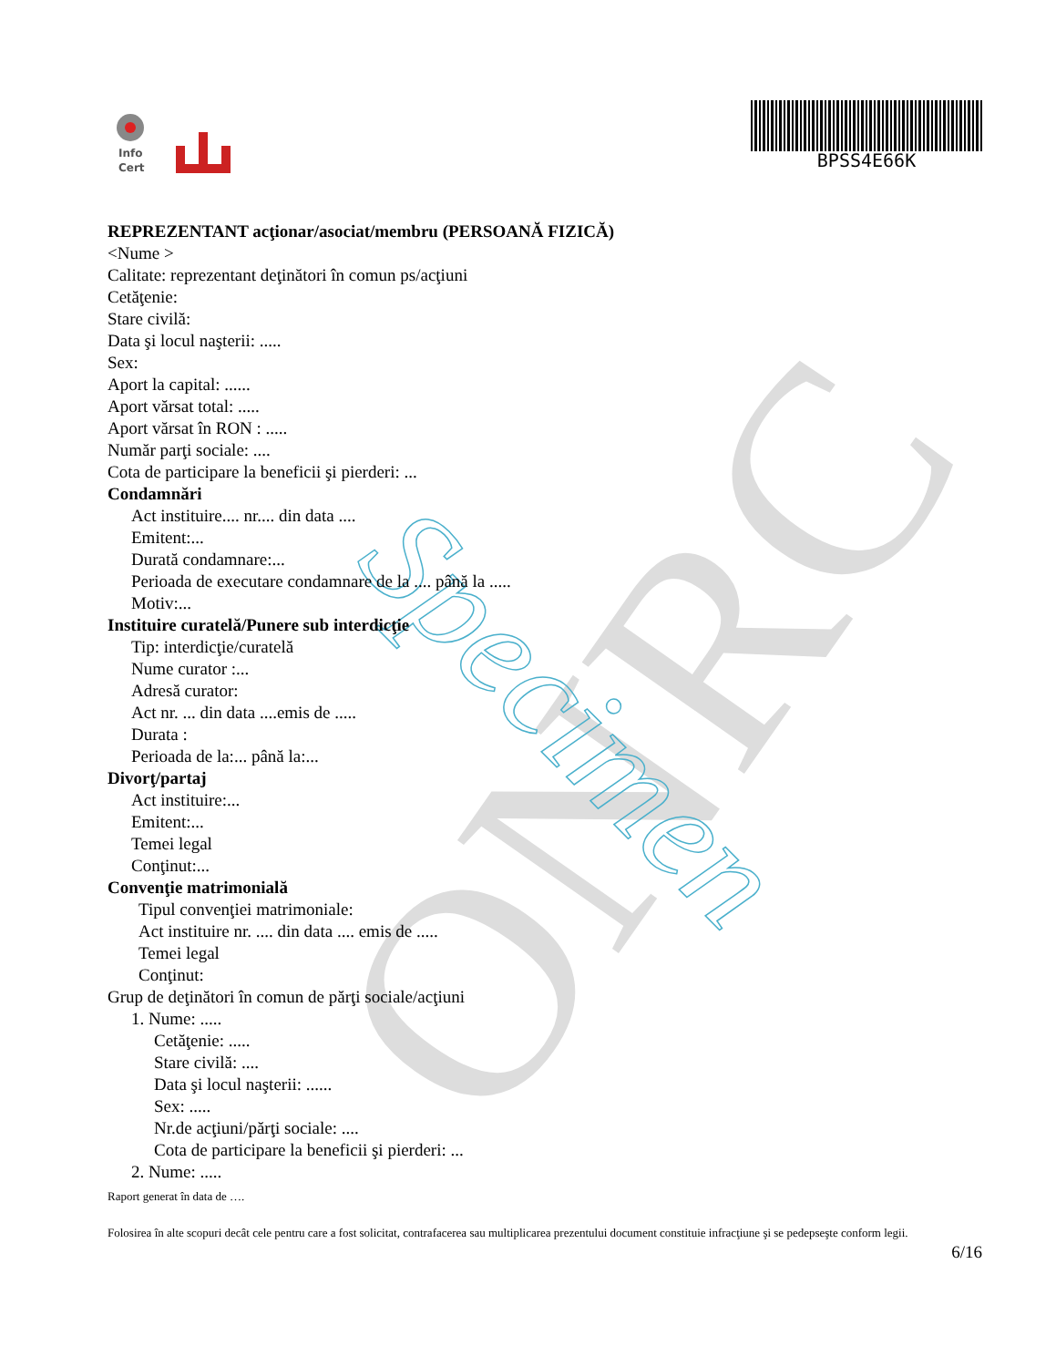ONRC Specimen
Info
Cert
BPSS4E66K
REPREZENTANT acţionar/asociat/membru (PERSOANĂ FIZICĂ)
<Nume >
Calitate: reprezentant deţinători în comun ps/acţiuni
Cetăţenie:
Stare civilă:
Data şi locul naşterii: .....
Sex:
Aport la capital: ......
Aport vărsat total: .....
Aport vărsat în RON : .....
Număr parţi sociale: ....
Cota de participare la beneficii şi pierderi: ...
Condamnări
Act instituire.... nr.... din data ....
Emitent:...
Durată condamnare:...
Perioada de executare condamnare de la .... până la .....
Motiv:...
Instituire curatelă/Punere sub interdicţie
Tip: interdicţie/curatelă
Nume curator :...
Adresă curator:
Act nr. ... din data ....emis de .....
Durata :
Perioada de la:... până la:...
Divorţ/partaj
Act instituire:...
Emitent:...
Temei legal
Conţinut:...
Convenţie matrimonială
Tipul convenţiei matrimoniale:
Act instituire nr. .... din data .... emis de .....
Temei legal
Conţinut:
Grup de deţinători în comun de părţi sociale/acţiuni
1. Nume: .....
Cetăţenie: .....
Stare civilă: ....
Data şi locul naşterii: ......
Sex: .....
Nr.de acţiuni/părţi sociale: ....
Cota de participare la beneficii şi pierderi: ...
2. Nume: .....
Raport generat în data de ….
Folosirea în alte scopuri decât cele pentru care a fost solicitat, contrafacerea sau multiplicarea prezentului document constituie infracţiune şi se pedepseşte conform legii.
6/16